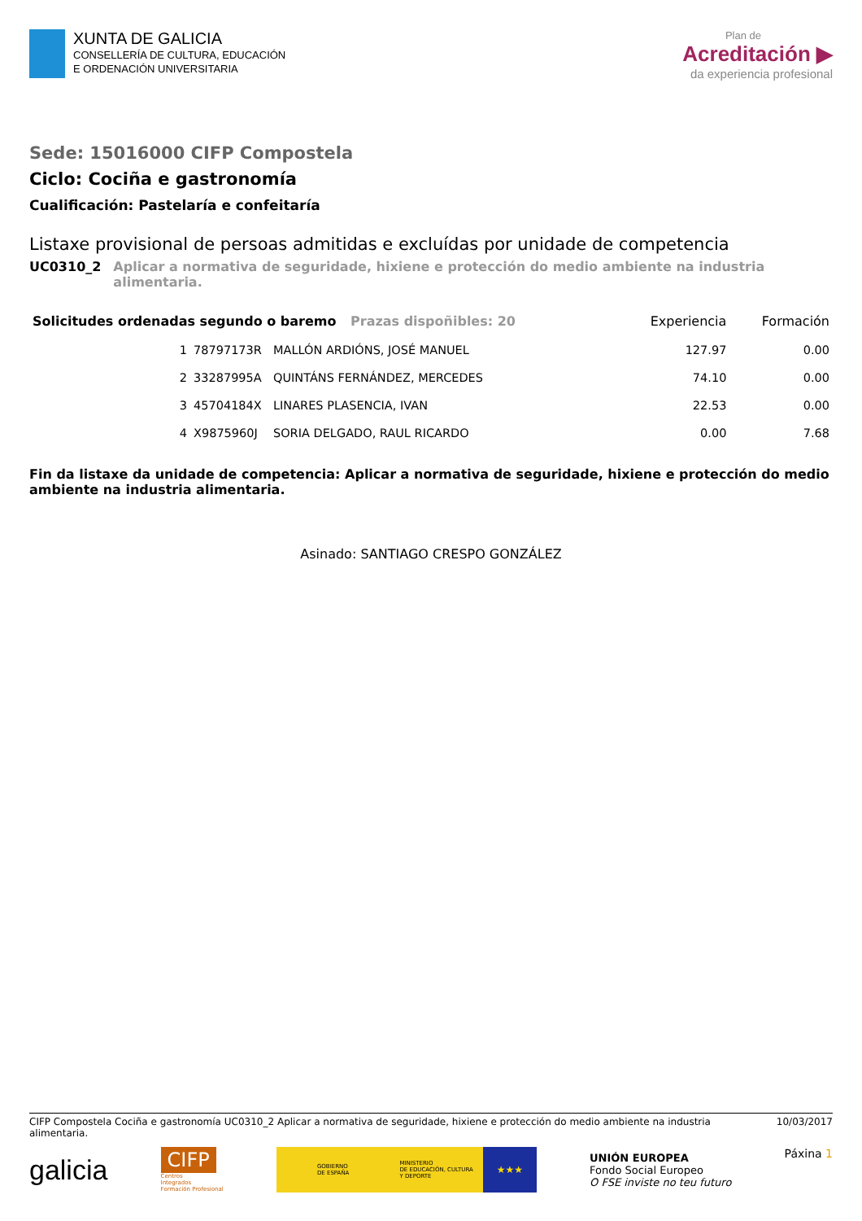XUNTA DE GALICIA
CONSELLERÍA DE CULTURA, EDUCACIÓN
E ORDENACIÓN UNIVERSITARIA
Plan de
Acreditación ▶
da experiencia profesional
Sede: 15016000 CIFP Compostela
Ciclo: Cociña e gastronomía
Cualificación: Pastelaría e confeitaría
Listaxe provisional de persoas admitidas e excluídas por unidade de competencia
UC0310_2 Aplicar a normativa de seguridade, hixiene e protección do medio ambiente na industria alimentaria.
| Solicitudes ordenadas segundo o baremo Prazas dispoñibles: 20 | | | Experiencia | Formación |
| --- | --- | --- | --- | --- |
| 1 | 78797173R | MALLÓN ARDIÓNS, JOSÉ MANUEL | 127.97 | 0.00 |
| 2 | 33287995A | QUINTÁNS FERNÁNDEZ, MERCEDES | 74.10 | 0.00 |
| 3 | 45704184X | LINARES PLASENCIA, IVAN | 22.53 | 0.00 |
| 4 | X9875960J | SORIA DELGADO, RAUL RICARDO | 0.00 | 7.68 |
Fin da listaxe da unidade de competencia: Aplicar a normativa de seguridade, hixiene e protección do medio ambiente na industria alimentaria.
Asinado: SANTIAGO CRESPO GONZÁLEZ
CIFP Compostela Cociña e gastronomía UC0310_2 Aplicar a normativa de seguridade, hixiene e protección do medio ambiente na industria alimentaria.
10/03/2017
galicia
CIFP
Centros
Integrados
Formación Profesional
GOBIERNO
DE ESPAÑA
MINISTERIO
DE EDUCACIÓN, CULTURA
Y DEPORTE
★★★
UNIÓN EUROPEA
Fondo Social Europeo
O FSE inviste no teu futuro
Páxina 1